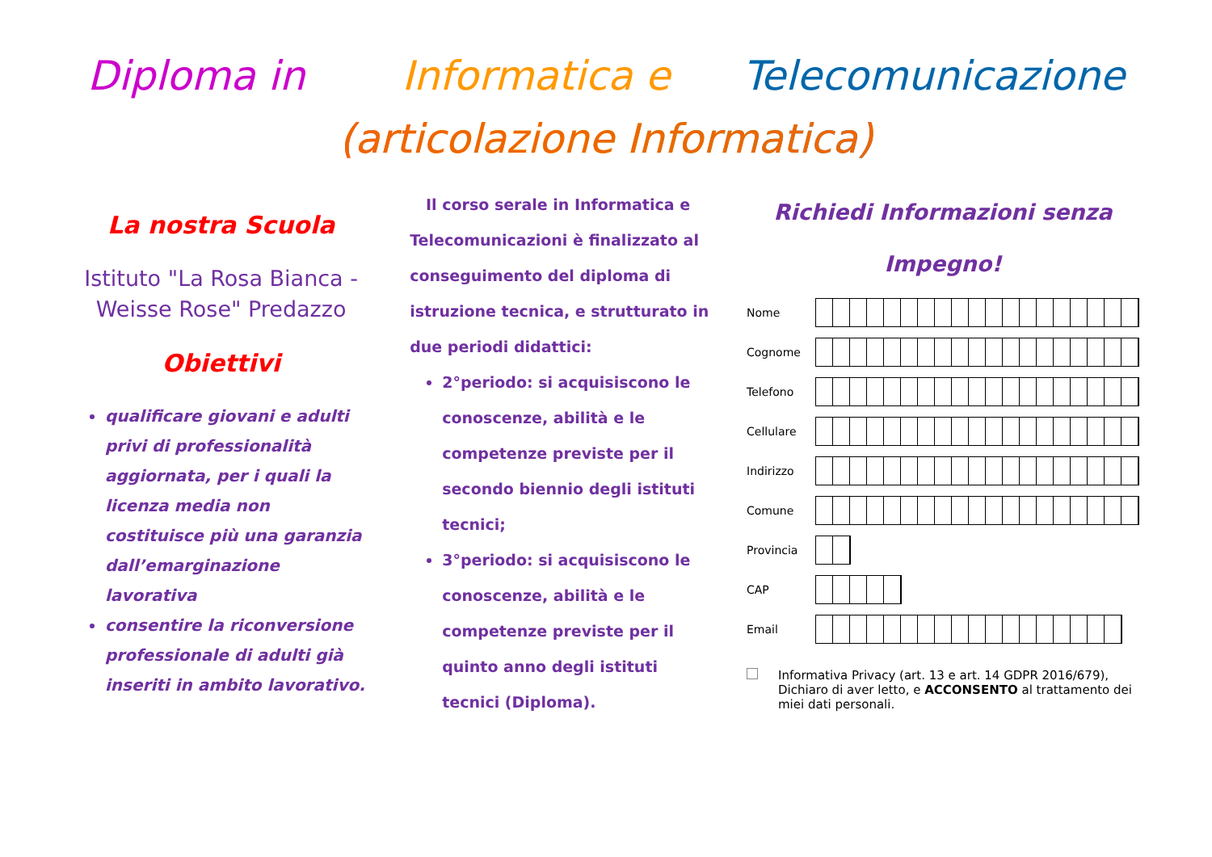Diploma in Informatica e Telecomunicazione
(articolazione Informatica)
La nostra Scuola
Istituto "La Rosa Bianca - Weisse Rose" Predazzo
Obiettivi
qualificare giovani e adulti privi di professionalità aggiornata, per i quali la licenza media non costituisce più una garanzia dall’emarginazione lavorativa
consentire la riconversione professionale di adulti già inseriti in ambito lavorativo.
Il corso serale in Informatica e Telecomunicazioni è finalizzato al conseguimento del diploma di istruzione tecnica, e strutturato in due periodi didattici:
2°periodo: si acquisiscono le conoscenze, abilità e le competenze previste per il secondo biennio degli istituti tecnici;
3°periodo: si acquisiscono le conoscenze, abilità e le competenze previste per il quinto anno degli istituti tecnici (Diploma).
Richiedi Informazioni senza
Impegno!
Nome
Cognome
Telefono
Cellulare
Indirizzo
Comune
Provincia
CAP
Email
Informativa Privacy (art. 13 e art. 14 GDPR 2016/679), Dichiaro di aver letto, e ACCONSENTO al trattamento dei miei dati personali.